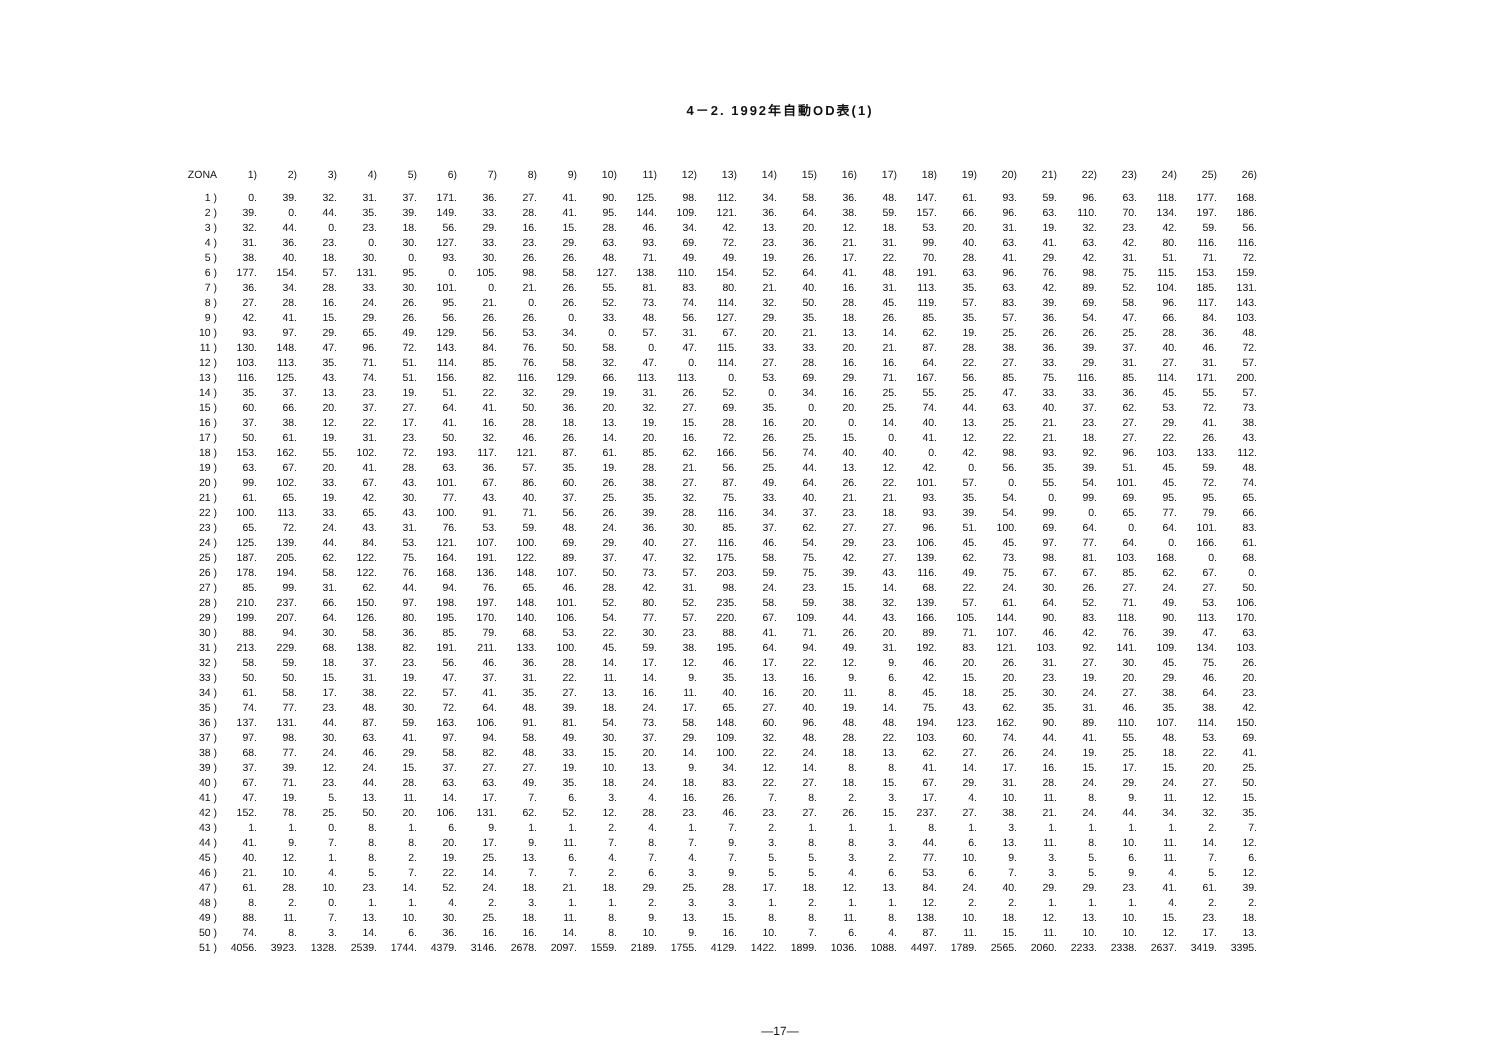4－2. 1992年自動OD表(1)
| ZONA | 1) | 2) | 3) | 4) | 5) | 6) | 7) | 8) | 9) | 10) | 11) | 12) | 13) | 14) | 15) | 16) | 17) | 18) | 19) | 20) | 21) | 22) | 23) | 24) | 25) | 26) |
| --- | --- | --- | --- | --- | --- | --- | --- | --- | --- | --- | --- | --- | --- | --- | --- | --- | --- | --- | --- | --- | --- | --- | --- | --- | --- | --- |
| 1 ) | 0. | 39. | 32. | 31. | 37. | 171. | 36. | 27. | 41. | 90. | 125. | 98. | 112. | 34. | 58. | 36. | 48. | 147. | 61. | 93. | 59. | 96. | 63. | 118. | 177. | 168. |
| 2 ) | 39. | 0. | 44. | 35. | 39. | 149. | 33. | 28. | 41. | 95. | 144. | 109. | 121. | 36. | 64. | 38. | 59. | 157. | 66. | 96. | 63. | 110. | 70. | 134. | 197. | 186. |
| 3 ) | 32. | 44. | 0. | 23. | 18. | 56. | 29. | 16. | 15. | 28. | 46. | 34. | 42. | 13. | 20. | 12. | 18. | 53. | 20. | 31. | 19. | 32. | 23. | 42. | 59. | 56. |
| 4 ) | 31. | 36. | 23. | 0. | 30. | 127. | 33. | 23. | 29. | 63. | 93. | 69. | 72. | 23. | 36. | 21. | 31. | 99. | 40. | 63. | 41. | 63. | 42. | 80. | 116. | 116. |
| 5 ) | 38. | 40. | 18. | 30. | 0. | 93. | 30. | 26. | 26. | 48. | 71. | 49. | 49. | 19. | 26. | 17. | 22. | 70. | 28. | 41. | 29. | 42. | 31. | 51. | 71. | 72. |
| 6 ) | 177. | 154. | 57. | 131. | 95. | 0. | 105. | 98. | 58. | 127. | 138. | 110. | 154. | 52. | 64. | 41. | 48. | 191. | 63. | 96. | 76. | 98. | 75. | 115. | 153. | 159. |
| 7 ) | 36. | 34. | 28. | 33. | 30. | 101. | 0. | 21. | 26. | 55. | 81. | 83. | 80. | 21. | 40. | 16. | 31. | 113. | 35. | 63. | 42. | 89. | 52. | 104. | 185. | 131. |
| 8 ) | 27. | 28. | 16. | 24. | 26. | 95. | 21. | 0. | 26. | 52. | 73. | 74. | 114. | 32. | 50. | 28. | 45. | 119. | 57. | 83. | 39. | 69. | 58. | 96. | 117. | 143. |
| 9 ) | 42. | 41. | 15. | 29. | 26. | 56. | 26. | 26. | 0. | 33. | 48. | 56. | 127. | 29. | 35. | 18. | 26. | 85. | 35. | 57. | 36. | 54. | 47. | 66. | 84. | 103. |
| 10 ) | 93. | 97. | 29. | 65. | 49. | 129. | 56. | 53. | 34. | 0. | 57. | 31. | 67. | 20. | 21. | 13. | 14. | 62. | 19. | 25. | 26. | 26. | 25. | 28. | 36. | 48. |
| 11 ) | 130. | 148. | 47. | 96. | 72. | 143. | 84. | 76. | 50. | 58. | 0. | 47. | 115. | 33. | 33. | 20. | 21. | 87. | 28. | 38. | 36. | 39. | 37. | 40. | 46. | 72. |
| 12 ) | 103. | 113. | 35. | 71. | 51. | 114. | 85. | 76. | 58. | 32. | 47. | 0. | 114. | 27. | 28. | 16. | 16. | 64. | 22. | 27. | 33. | 29. | 31. | 27. | 31. | 57. |
| 13 ) | 116. | 125. | 43. | 74. | 51. | 156. | 82. | 116. | 129. | 66. | 113. | 113. | 0. | 53. | 69. | 29. | 71. | 167. | 56. | 85. | 75. | 116. | 85. | 114. | 171. | 200. |
| 14 ) | 35. | 37. | 13. | 23. | 19. | 51. | 22. | 32. | 29. | 19. | 31. | 26. | 52. | 0. | 34. | 16. | 25. | 55. | 25. | 47. | 33. | 33. | 36. | 45. | 55. | 57. |
| 15 ) | 60. | 66. | 20. | 37. | 27. | 64. | 41. | 50. | 36. | 20. | 32. | 27. | 69. | 35. | 0. | 20. | 25. | 74. | 44. | 63. | 40. | 37. | 62. | 53. | 72. | 73. |
| 16 ) | 37. | 38. | 12. | 22. | 17. | 41. | 16. | 28. | 18. | 13. | 19. | 15. | 28. | 16. | 20. | 0. | 14. | 40. | 13. | 25. | 21. | 23. | 27. | 29. | 41. | 38. |
| 17 ) | 50. | 61. | 19. | 31. | 23. | 50. | 32. | 46. | 26. | 14. | 20. | 16. | 72. | 26. | 25. | 15. | 0. | 41. | 12. | 22. | 21. | 18. | 27. | 22. | 26. | 43. |
| 18 ) | 153. | 162. | 55. | 102. | 72. | 193. | 117. | 121. | 87. | 61. | 85. | 62. | 166. | 56. | 74. | 40. | 40. | 0. | 42. | 98. | 93. | 92. | 96. | 103. | 133. | 112. |
| 19 ) | 63. | 67. | 20. | 41. | 28. | 63. | 36. | 57. | 35. | 19. | 28. | 21. | 56. | 25. | 44. | 13. | 12. | 42. | 0. | 56. | 35. | 39. | 51. | 45. | 59. | 48. |
| 20 ) | 99. | 102. | 33. | 67. | 43. | 101. | 67. | 86. | 60. | 26. | 38. | 27. | 87. | 49. | 64. | 26. | 22. | 101. | 57. | 0. | 55. | 54. | 101. | 45. | 72. | 74. |
| 21 ) | 61. | 65. | 19. | 42. | 30. | 77. | 43. | 40. | 37. | 25. | 35. | 32. | 75. | 33. | 40. | 21. | 21. | 93. | 35. | 54. | 0. | 99. | 69. | 95. | 95. | 65. |
| 22 ) | 100. | 113. | 33. | 65. | 43. | 100. | 91. | 71. | 56. | 26. | 39. | 28. | 116. | 34. | 37. | 23. | 18. | 93. | 39. | 54. | 99. | 0. | 65. | 77. | 79. | 66. |
| 23 ) | 65. | 72. | 24. | 43. | 31. | 76. | 53. | 59. | 48. | 24. | 36. | 30. | 85. | 37. | 62. | 27. | 27. | 96. | 51. | 100. | 69. | 64. | 0. | 64. | 101. | 83. |
| 24 ) | 125. | 139. | 44. | 84. | 53. | 121. | 107. | 100. | 69. | 29. | 40. | 27. | 116. | 46. | 54. | 29. | 23. | 106. | 45. | 45. | 97. | 77. | 64. | 0. | 166. | 61. |
| 25 ) | 187. | 205. | 62. | 122. | 75. | 164. | 191. | 122. | 89. | 37. | 47. | 32. | 175. | 58. | 75. | 42. | 27. | 139. | 62. | 73. | 98. | 81. | 103. | 168. | 0. | 68. |
| 26 ) | 178. | 194. | 58. | 122. | 76. | 168. | 136. | 148. | 107. | 50. | 73. | 57. | 203. | 59. | 75. | 39. | 43. | 116. | 49. | 75. | 67. | 67. | 85. | 62. | 67. | 0. |
| 27 ) | 85. | 99. | 31. | 62. | 44. | 94. | 76. | 65. | 46. | 28. | 42. | 31. | 98. | 24. | 23. | 15. | 14. | 68. | 22. | 24. | 30. | 26. | 27. | 24. | 27. | 50. |
| 28 ) | 210. | 237. | 66. | 150. | 97. | 198. | 197. | 148. | 101. | 52. | 80. | 52. | 235. | 58. | 59. | 38. | 32. | 139. | 57. | 61. | 64. | 52. | 71. | 49. | 53. | 106. |
| 29 ) | 199. | 207. | 64. | 126. | 80. | 195. | 170. | 140. | 106. | 54. | 77. | 57. | 220. | 67. | 109. | 44. | 43. | 166. | 105. | 144. | 90. | 83. | 118. | 90. | 113. | 170. |
| 30 ) | 88. | 94. | 30. | 58. | 36. | 85. | 79. | 68. | 53. | 22. | 30. | 23. | 88. | 41. | 71. | 26. | 20. | 89. | 71. | 107. | 46. | 42. | 76. | 39. | 47. | 63. |
| 31 ) | 213. | 229. | 68. | 138. | 82. | 191. | 211. | 133. | 100. | 45. | 59. | 38. | 195. | 64. | 94. | 49. | 31. | 192. | 83. | 121. | 103. | 92. | 141. | 109. | 134. | 103. |
| 32 ) | 58. | 59. | 18. | 37. | 23. | 56. | 46. | 36. | 28. | 14. | 17. | 12. | 46. | 17. | 22. | 12. | 9. | 46. | 20. | 26. | 31. | 27. | 30. | 45. | 75. | 26. |
| 33 ) | 50. | 50. | 15. | 31. | 19. | 47. | 37. | 31. | 22. | 11. | 14. | 9. | 35. | 13. | 16. | 9. | 6. | 42. | 15. | 20. | 23. | 19. | 20. | 29. | 46. | 20. |
| 34 ) | 61. | 58. | 17. | 38. | 22. | 57. | 41. | 35. | 27. | 13. | 16. | 11. | 40. | 16. | 20. | 11. | 8. | 45. | 18. | 25. | 30. | 24. | 27. | 38. | 64. | 23. |
| 35 ) | 74. | 77. | 23. | 48. | 30. | 72. | 64. | 48. | 39. | 18. | 24. | 17. | 65. | 27. | 40. | 19. | 14. | 75. | 43. | 62. | 35. | 31. | 46. | 35. | 38. | 42. |
| 36 ) | 137. | 131. | 44. | 87. | 59. | 163. | 106. | 91. | 81. | 54. | 73. | 58. | 148. | 60. | 96. | 48. | 48. | 194. | 123. | 162. | 90. | 89. | 110. | 107. | 114. | 150. |
| 37 ) | 97. | 98. | 30. | 63. | 41. | 97. | 94. | 58. | 49. | 30. | 37. | 29. | 109. | 32. | 48. | 28. | 22. | 103. | 60. | 74. | 44. | 41. | 55. | 48. | 53. | 69. |
| 38 ) | 68. | 77. | 24. | 46. | 29. | 58. | 82. | 48. | 33. | 15. | 20. | 14. | 100. | 22. | 24. | 18. | 13. | 62. | 27. | 26. | 24. | 19. | 25. | 18. | 22. | 41. |
| 39 ) | 37. | 39. | 12. | 24. | 15. | 37. | 27. | 27. | 19. | 10. | 13. | 9. | 34. | 12. | 14. | 8. | 8. | 41. | 14. | 17. | 16. | 15. | 17. | 15. | 20. | 25. |
| 40 ) | 67. | 71. | 23. | 44. | 28. | 63. | 63. | 49. | 35. | 18. | 24. | 18. | 83. | 22. | 27. | 18. | 15. | 67. | 29. | 31. | 28. | 24. | 29. | 24. | 27. | 50. |
| 41 ) | 47. | 19. | 5. | 13. | 11. | 14. | 17. | 7. | 6. | 3. | 4. | 16. | 26. | 7. | 8. | 2. | 3. | 17. | 4. | 10. | 11. | 8. | 9. | 11. | 12. | 15. |
| 42 ) | 152. | 78. | 25. | 50. | 20. | 106. | 131. | 62. | 52. | 12. | 28. | 23. | 46. | 23. | 27. | 26. | 15. | 237. | 27. | 38. | 21. | 24. | 44. | 34. | 32. | 35. |
| 43 ) | 1. | 1. | 0. | 8. | 1. | 6. | 9. | 1. | 1. | 2. | 4. | 1. | 7. | 2. | 1. | 1. | 1. | 8. | 1. | 3. | 1. | 1. | 1. | 1. | 2. | 7. |
| 44 ) | 41. | 9. | 7. | 8. | 8. | 20. | 17. | 9. | 11. | 7. | 8. | 7. | 9. | 3. | 8. | 8. | 3. | 44. | 6. | 13. | 11. | 8. | 10. | 11. | 14. | 12. |
| 45 ) | 40. | 12. | 1. | 8. | 2. | 19. | 25. | 13. | 6. | 4. | 7. | 4. | 7. | 5. | 5. | 3. | 2. | 77. | 10. | 9. | 3. | 5. | 6. | 11. | 7. | 6. |
| 46 ) | 21. | 10. | 4. | 5. | 7. | 22. | 14. | 7. | 7. | 2. | 6. | 3. | 9. | 5. | 5. | 4. | 6. | 53. | 6. | 7. | 3. | 5. | 9. | 4. | 5. | 12. |
| 47 ) | 61. | 28. | 10. | 23. | 14. | 52. | 24. | 18. | 21. | 18. | 29. | 25. | 28. | 17. | 18. | 12. | 13. | 84. | 24. | 40. | 29. | 29. | 23. | 41. | 61. | 39. |
| 48 ) | 8. | 2. | 0. | 1. | 1. | 4. | 2. | 3. | 1. | 1. | 2. | 3. | 3. | 1. | 2. | 1. | 1. | 12. | 2. | 2. | 1. | 1. | 1. | 4. | 2. | 2. |
| 49 ) | 88. | 11. | 7. | 13. | 10. | 30. | 25. | 18. | 11. | 8. | 9. | 13. | 15. | 8. | 8. | 11. | 8. | 138. | 10. | 18. | 12. | 13. | 10. | 15. | 23. | 18. |
| 50 ) | 74. | 8. | 3. | 14. | 6. | 36. | 16. | 16. | 14. | 8. | 10. | 9. | 16. | 10. | 7. | 6. | 4. | 87. | 11. | 15. | 11. | 10. | 10. | 12. | 17. | 13. |
| 51 ) | 4056. | 3923. | 1328. | 2539. | 1744. | 4379. | 3146. | 2678. | 2097. | 1559. | 2189. | 1755. | 4129. | 1422. | 1899. | 1036. | 1088. | 4497. | 1789. | 2565. | 2060. | 2233. | 2338. | 2637. | 3419. | 3395. |
—17—